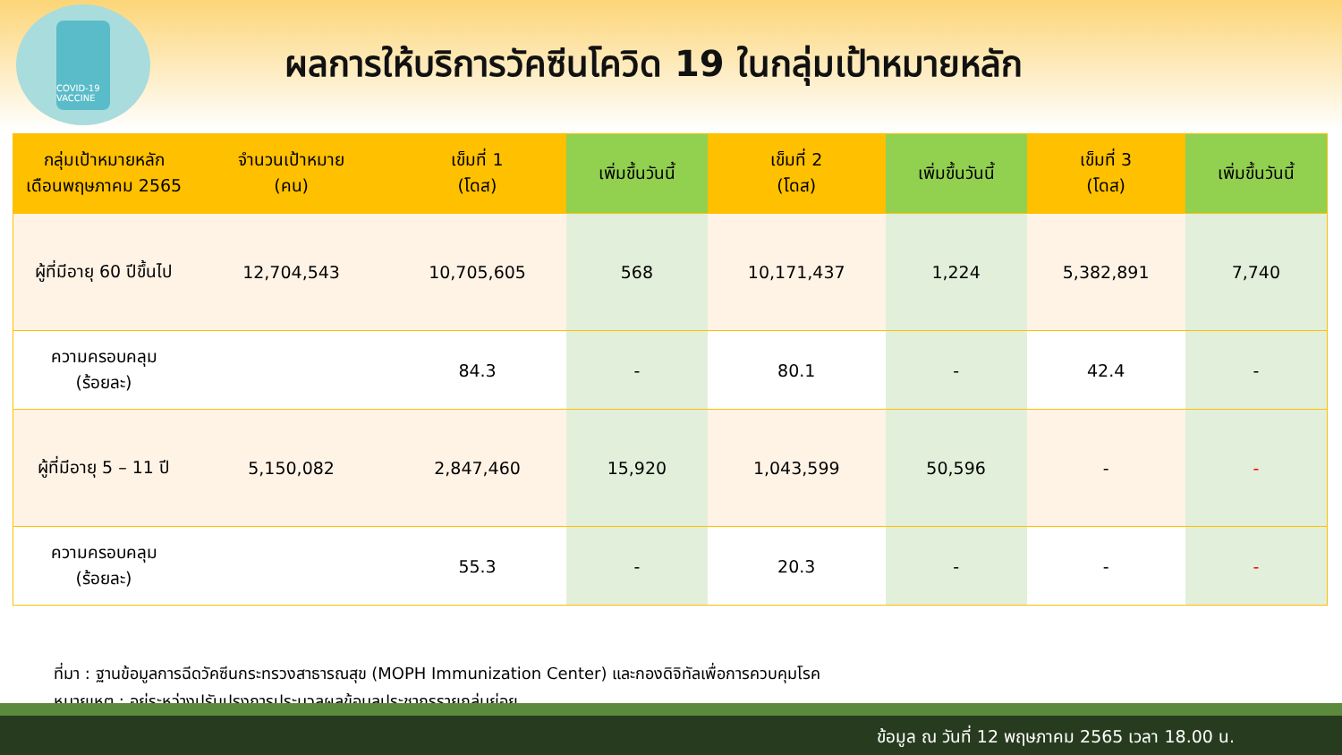COVID-19 VACCINE
ผลการให้บริการวัคซีนโควิด 19 ในกลุ่มเป้าหมายหลัก
| กลุ่มเป้าหมายหลัก เดือนพฤษภาคม 2565 | จำนวนเป้าหมาย (คน) | เข็มที่ 1 (โดส) | เพิ่มขึ้นวันนี้ | เข็มที่ 2 (โดส) | เพิ่มขึ้นวันนี้ | เข็มที่ 3 (โดส) | เพิ่มขึ้นวันนี้ |
| --- | --- | --- | --- | --- | --- | --- | --- |
| ผู้ที่มีอายุ 60 ปีขึ้นไป | 12,704,543 | 10,705,605 | 568 | 10,171,437 | 1,224 | 5,382,891 | 7,740 |
| ความครอบคลุม (ร้อยละ) | | 84.3 | - | 80.1 | - | 42.4 | - |
| ผู้ที่มีอายุ 5 – 11 ปี | 5,150,082 | 2,847,460 | 15,920 | 1,043,599 | 50,596 | - | - |
| ความครอบคลุม (ร้อยละ) | | 55.3 | - | 20.3 | - | - | - |
ที่มา : ฐานข้อมูลการฉีดวัคซีนกระทรวงสาธารณสุข (MOPH Immunization Center) และกองดิจิทัลเพื่อการควบคุมโรค
หมายเหตุ : อยู่ระหว่างปรับปรุงการประมวลผลข้อมูลประชากรรายกลุ่มย่อย
ข้อมูล ณ วันที่ 12 พฤษภาคม 2565 เวลา 18.00 น.